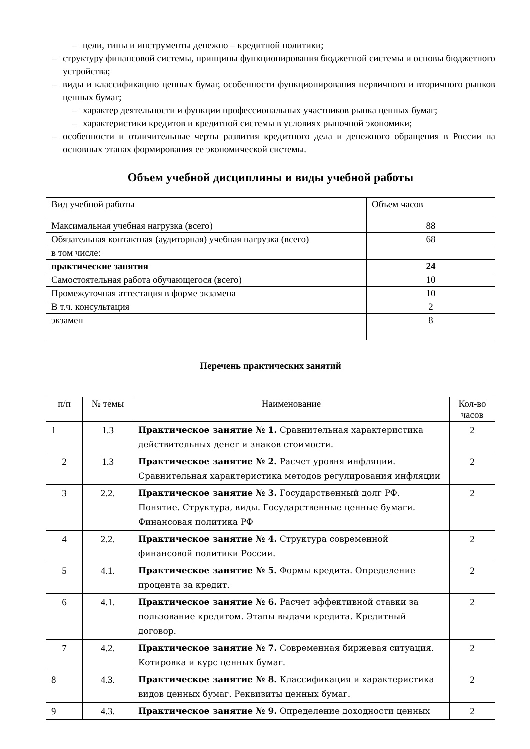– цели, типы и инструменты денежно – кредитной политики;
– структуру финансовой системы, принципы функционирования бюджетной системы и основы бюджетного устройства;
– виды и классификацию ценных бумаг, особенности функционирования первичного и вторичного рынков ценных бумаг;
– характер деятельности и функции профессиональных участников рынка ценных бумаг;
– характеристики кредитов и кредитной системы в условиях рыночной экономики;
– особенности и отличительные черты развития кредитного дела и денежного обращения в России на основных этапах формирования ее экономической системы.
Объем учебной дисциплины и виды учебной работы
| Вид учебной работы | Объем часов |
| Максимальная учебная нагрузка (всего) | 88 |
| Обязательная контактная (аудиторная) учебная нагрузка (всего) | 68 |
| в том числе: | |
| практические занятия | 24 |
| Самостоятельная работа обучающегося (всего) | 10 |
| Промежуточная аттестация в форме экзамена | 10 |
| В т.ч. консультация | 2 |
| экзамен | 8 |
Перечень практических занятий
| п/п | № темы | Наименование | Кол-во часов |
| --- | --- | --- | --- |
| 1 | 1.3 | Практическое занятие № 1. Сравнительная характеристика действительных денег и знаков стоимости. | 2 |
| 2 | 1.3 | Практическое занятие № 2. Расчет уровня инфляции. Сравнительная характеристика методов регулирования инфляции | 2 |
| 3 | 2.2. | Практическое занятие № 3. Государственный долг РФ. Понятие. Структура, виды. Государственные ценные бумаги. Финансовая политика РФ | 2 |
| 4 | 2.2. | Практическое занятие № 4. Структура современной финансовой политики России. | 2 |
| 5 | 4.1. | Практическое занятие № 5. Формы кредита. Определение процента за кредит. | 2 |
| 6 | 4.1. | Практическое занятие № 6. Расчет эффективной ставки за пользование кредитом. Этапы выдачи кредита. Кредитный договор. | 2 |
| 7 | 4.2. | Практическое занятие № 7. Современная биржевая ситуация. Котировка и курс ценных бумаг. | 2 |
| 8 | 4.3. | Практическое занятие № 8. Классификация и характеристика видов ценных бумаг. Реквизиты ценных бумаг. | 2 |
| 9 | 4.3. | Практическое занятие № 9. Определение доходности ценных | 2 |